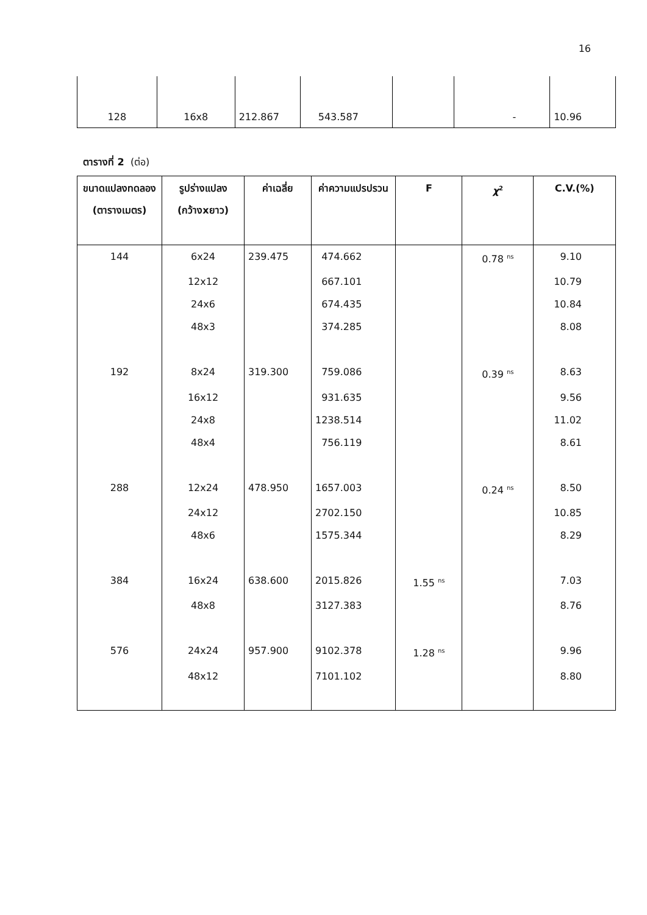16
| 128 | 16x8 | 212.867 | 543.587 | | - | 10.96 |
ตารางที่ 2 (ต่อ)
| ขนาดแปลงทดลอง (ตารางเมตร) | รูปร่างแปลง (กว้างxยาว) | ค่าเฉลี่ย | ค่าความแปรปรวน | F | χ<sup>2</sup> | C.V.(%) |
| --- | --- | --- | --- | --- | --- | --- |
| 144 | 6x24 | 239.475 | 474.662 | | 0.78 <sup>ns</sup> | 9.10 |
| | 12x12 | | 667.101 | | | 10.79 |
| | 24x6 | | 674.435 | | | 10.84 |
| | 48x3 | | 374.285 | | | 8.08 |
| 192 | 8x24 | 319.300 | 759.086 | | 0.39 <sup>ns</sup> | 8.63 |
| | 16x12 | | 931.635 | | | 9.56 |
| | 24x8 | | 1238.514 | | | 11.02 |
| | 48x4 | | 756.119 | | | 8.61 |
| 288 | 12x24 | 478.950 | 1657.003 | | 0.24 <sup>ns</sup> | 8.50 |
| | 24x12 | | 2702.150 | | | 10.85 |
| | 48x6 | | 1575.344 | | | 8.29 |
| 384 | 16x24 | 638.600 | 2015.826 | 1.55 <sup>ns</sup> | | 7.03 |
| | 48x8 | | 3127.383 | | | 8.76 |
| 576 | 24x24 | 957.900 | 9102.378 | 1.28 <sup>ns</sup> | | 9.96 |
| | 48x12 | | 7101.102 | | | 8.80 |